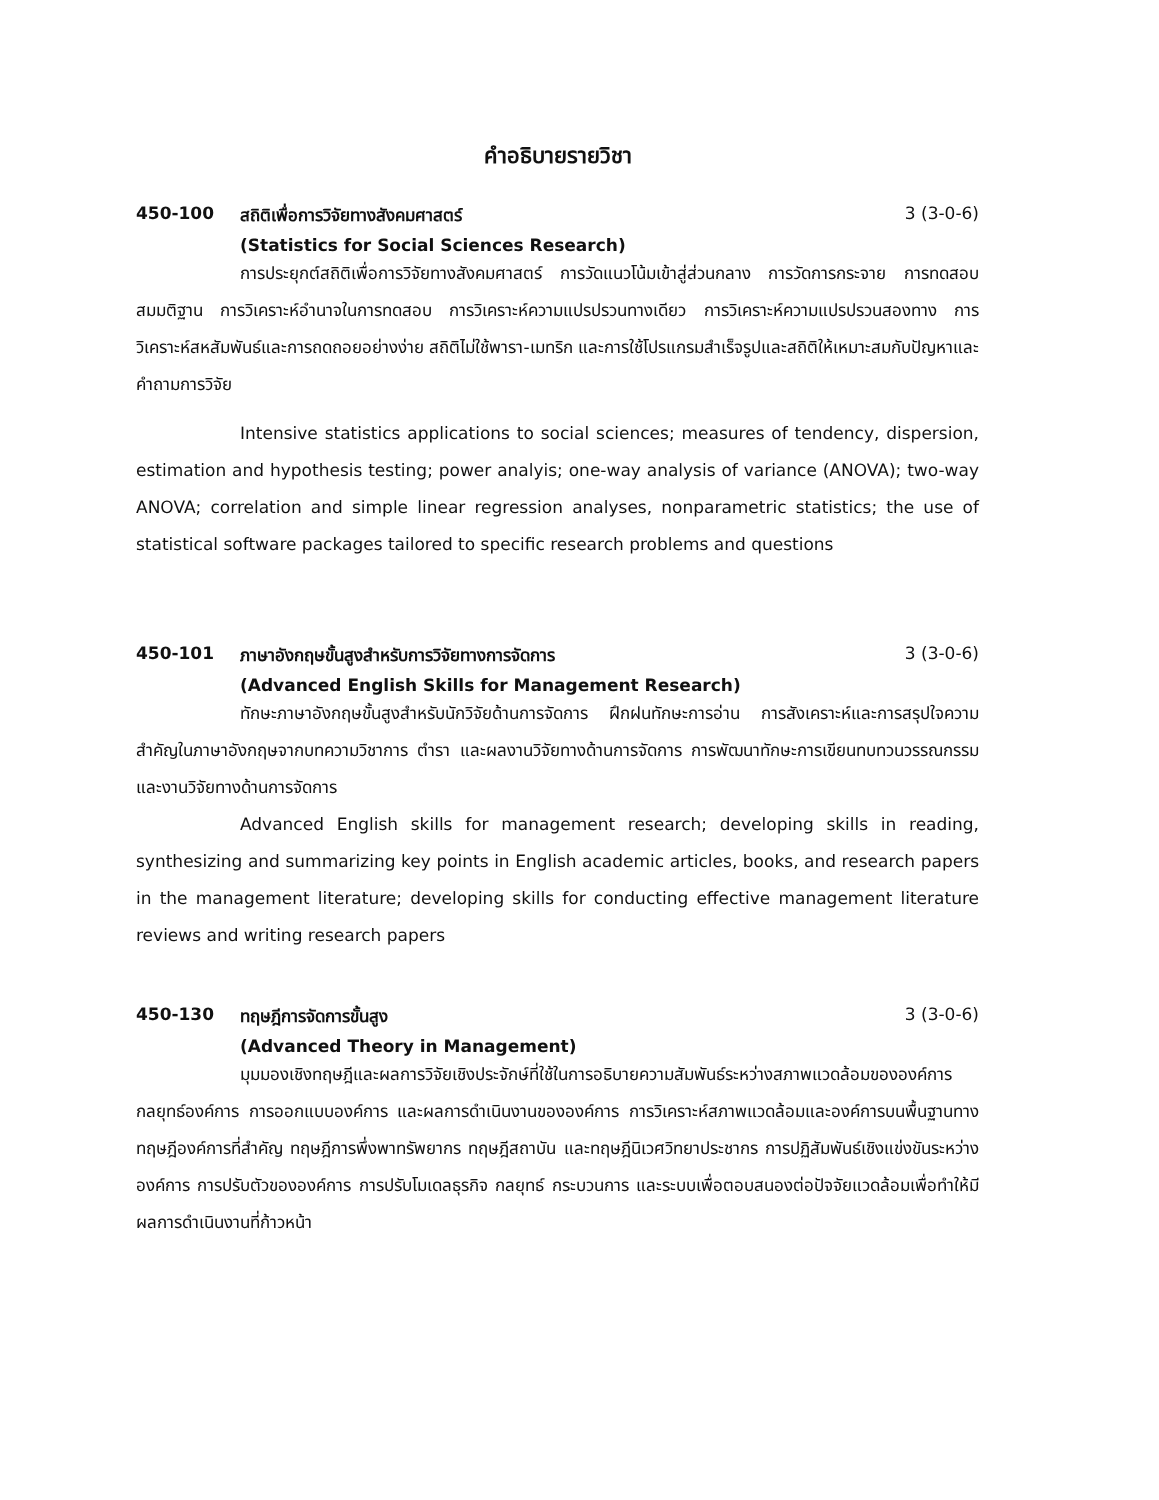คำอธิบายรายวิชา
450-100 สถิติเพื่อการวิจัยทางสังคมศาสตร์ 3 (3-0-6)
(Statistics for Social Sciences Research)
การประยุกต์สถิติเพื่อการวิจัยทางสังคมศาสตร์ การวัดแนวโน้มเข้าสู่ส่วนกลาง การวัดการกระจาย การทดสอบสมมติฐาน การวิเคราะห์อำนาจในการทดสอบ การวิเคราะห์ความแปรปรวนทางเดียว การวิเคราะห์ความแปรปรวนสองทาง การวิเคราะห์สหสัมพันธ์และการถดถอยอย่างง่าย สถิติไม่ใช้พารา-เมทริก และการใช้โปรแกรมสำเร็จรูปและสถิติให้เหมาะสมกับปัญหาและคำถามการวิจัย
Intensive statistics applications to social sciences; measures of tendency, dispersion, estimation and hypothesis testing; power analyis; one-way analysis of variance (ANOVA); two-way ANOVA; correlation and simple linear regression analyses, nonparametric statistics; the use of statistical software packages tailored to specific research problems and questions
450-101 ภาษาอังกฤษขั้นสูงสำหรับการวิจัยทางการจัดการ 3 (3-0-6)
(Advanced English Skills for Management Research)
ทักษะภาษาอังกฤษขั้นสูงสำหรับนักวิจัยด้านการจัดการ ฝึกฝนทักษะการอ่าน การสังเคราะห์และการสรุปใจความสำคัญในภาษาอังกฤษจากบทความวิชาการ ตำรา และผลงานวิจัยทางด้านการจัดการ การพัฒนาทักษะการเขียนทบทวนวรรณกรรมและงานวิจัยทางด้านการจัดการ
Advanced English skills for management research; developing skills in reading, synthesizing and summarizing key points in English academic articles, books, and research papers in the management literature; developing skills for conducting effective management literature reviews and writing research papers
450-130 ทฤษฎีการจัดการขั้นสูง 3 (3-0-6)
(Advanced Theory in Management)
มุมมองเชิงทฤษฎีและผลการวิจัยเชิงประจักษ์ที่ใช้ในการอธิบายความสัมพันธ์ระหว่างสภาพแวดล้อมขององค์การ กลยุทธ์องค์การ การออกแบบองค์การ และผลการดำเนินงานขององค์การ การวิเคราะห์สภาพแวดล้อมและองค์การบนพื้นฐานทางทฤษฎีองค์การที่สำคัญ ทฤษฎีการพึ่งพาทรัพยากร ทฤษฎีสถาบัน และทฤษฎีนิเวศวิทยาประชากร การปฏิสัมพันธ์เชิงแข่งขันระหว่างองค์การ การปรับตัวขององค์การ การปรับโมเดลธุรกิจ กลยุทธ์ กระบวนการ และระบบเพื่อตอบสนองต่อปัจจัยแวดล้อมเพื่อทำให้มีผลการดำเนินงานที่ก้าวหน้า